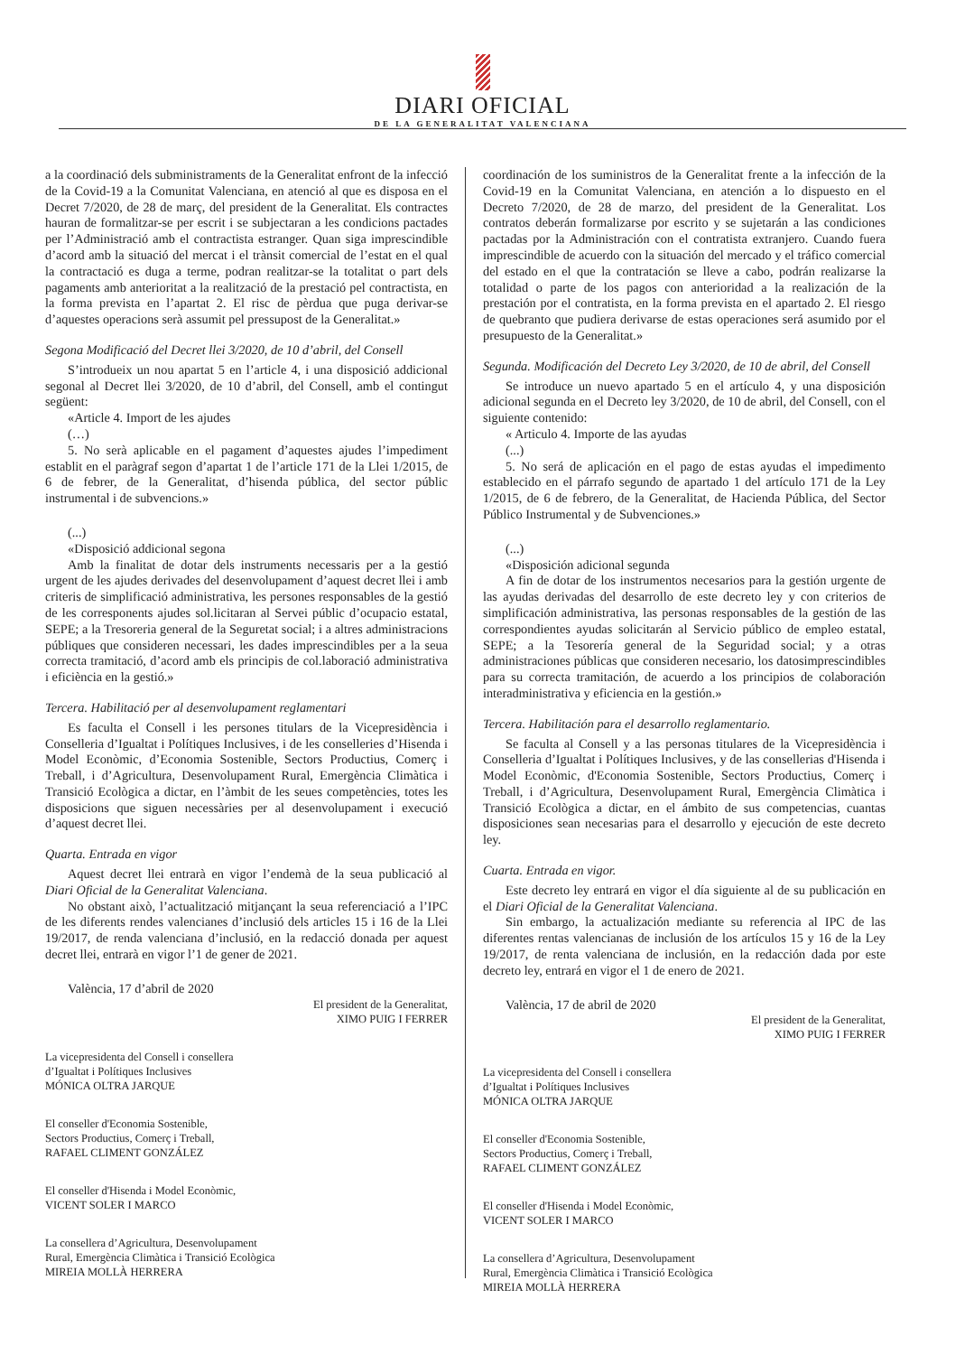DIARI OFICIAL
DE LA GENERALITAT VALENCIANA
a la coordinació dels subministraments de la Generalitat enfront de la infecció de la Covid-19 a la Comunitat Valenciana, en atenció al que es disposa en el Decret 7/2020, de 28 de març, del president de la Generalitat. Els contractes hauran de formalitzar-se per escrit i se subjectaran a les condicions pactades per l’Administració amb el contractista estranger. Quan siga imprescindible d’acord amb la situació del mercat i el trànsit comercial de l’estat en el qual la contractació es duga a terme, podran realitzar-se la totalitat o part dels pagaments amb anterioritat a la realització de la prestació pel contractista, en la forma prevista en l’apartat 2. El risc de pèrdua que puga derivar-se d’aquestes operacions serà assumit pel pressupost de la Generalitat.»
Segona Modificació del Decret llei 3/2020, de 10 d’abril, del Consell
S’introdueix un nou apartat 5 en l’article 4, i una disposició addicional segonal al Decret llei 3/2020, de 10 d’abril, del Consell, amb el contingut següent:
«Article 4. Import de les ajudes
(…)
5. No serà aplicable en el pagament d’aquestes ajudes l’impediment establit en el paràgraf segon d’apartat 1 de l’article 171 de la Llei 1/2015, de 6 de febrer, de la Generalitat, d’hisenda pública, del sector públic instrumental i de subvencions.»
(...)
«Disposició addicional segona
Amb la finalitat de dotar dels instruments necessaris per a la gestió urgent de les ajudes derivades del desenvolupament d’aquest decret llei i amb criteris de simplificació administrativa, les persones responsables de la gestió de les corresponents ajudes sol.licitaran al Servei públic d’ocupacio estatal, SEPE; a la Tresoreria general de la Seguretat social; i a altres administracions públiques que consideren necessari, les dades imprescindibles per a la seua correcta tramitació, d’acord amb els principis de col.laboració administrativa i eficiència en la gestió.»
Tercera. Habilitació per al desenvolupament reglamentari
Es faculta el Consell i les persones titulars de la Vicepresidència i Conselleria d’Igualtat i Polítiques Inclusives, i de les conselleries d’Hisenda i Model Econòmic, d’Economia Sostenible, Sectors Productius, Comerç i Treball, i d’Agricultura, Desenvolupament Rural, Emergència Climàtica i Transició Ecològica a dictar, en l’àmbit de les seues competències, totes les disposicions que siguen necessàries per al desenvolupament i execució d’aquest decret llei.
Quarta. Entrada en vigor
Aquest decret llei entrarà en vigor l’endemà de la seua publicació al Diari Oficial de la Generalitat Valenciana.
No obstant això, l’actualització mitjançant la seua referenciació a l’IPC de les diferents rendes valencianes d’inclusió dels articles 15 i 16 de la Llei 19/2017, de renda valenciana d’inclusió, en la redacció donada per aquest decret llei, entrarà en vigor l’1 de gener de 2021.
València, 17 d’abril de 2020
El president de la Generalitat,
XIMO PUIG I FERRER
La vicepresidenta del Consell i consellera
d’Igualtat i Polítiques Inclusives
MÓNICA OLTRA JARQUE
El conseller d'Economia Sostenible,
Sectors Productius, Comerç i Treball,
RAFAEL CLIMENT GONZÁLEZ
El conseller d'Hisenda i Model Econòmic,
VICENT SOLER I MARCO
La consellera d’Agricultura, Desenvolupament
Rural, Emergència Climàtica i Transició Ecològica
MIREIA MOLLÀ HERRERA
coordinación de los suministros de la Generalitat frente a la infección de la Covid-19 en la Comunitat Valenciana, en atención a lo dispuesto en el Decreto 7/2020, de 28 de marzo, del president de la Generalitat. Los contratos deberán formalizarse por escrito y se sujetarán a las condiciones pactadas por la Administración con el contratista extranjero. Cuando fuera imprescindible de acuerdo con la situación del mercado y el tráfico comercial del estado en el que la contratación se lleve a cabo, podrán realizarse la totalidad o parte de los pagos con anterioridad a la realización de la prestación por el contratista, en la forma prevista en el apartado 2. El riesgo de quebranto que pudiera derivarse de estas operaciones será asumido por el presupuesto de la Generalitat.»
Segunda. Modificación del Decreto Ley 3/2020, de 10 de abril, del Consell
Se introduce un nuevo apartado 5 en el artículo 4, y una disposición adicional segunda en el Decreto ley 3/2020, de 10 de abril, del Consell, con el siguiente contenido:
« Articulo 4. Importe de las ayudas
(...)
5. No será de aplicación en el pago de estas ayudas el impedimento establecido en el párrafo segundo de apartado 1 del artículo 171 de la Ley 1/2015, de 6 de febrero, de la Generalitat, de Hacienda Pública, del Sector Público Instrumental y de Subvenciones.»
(...)
«Disposición adicional segunda
A fin de dotar de los instrumentos necesarios para la gestión urgente de las ayudas derivadas del desarrollo de este decreto ley y con criterios de simplificación administrativa, las personas responsables de la gestión de las correspondientes ayudas solicitarán al Servicio público de empleo estatal, SEPE; a la Tesorería general de la Seguridad social; y a otras administraciones públicas que consideren necesario, los datosimprescindibles para su correcta tramitación, de acuerdo a los principios de colaboración interadministrativa y eficiencia en la gestión.»
Tercera. Habilitación para el desarrollo reglamentario.
Se faculta al Consell y a las personas titulares de la Vicepresidència i Conselleria d’Igualtat i Polítiques Inclusives, y de las consellerias d'Hisenda i Model Econòmic, d'Economia Sostenible, Sectors Productius, Comerç i Treball, i d’Agricultura, Desenvolupament Rural, Emergència Climàtica i Transició Ecològica a dictar, en el ámbito de sus competencias, cuantas disposiciones sean necesarias para el desarrollo y ejecución de este decreto ley.
Cuarta. Entrada en vigor.
Este decreto ley entrará en vigor el día siguiente al de su publicación en el Diari Oficial de la Generalitat Valenciana.
Sin embargo, la actualización mediante su referencia al IPC de las diferentes rentas valencianas de inclusión de los artículos 15 y 16 de la Ley 19/2017, de renta valenciana de inclusión, en la redacción dada por este decreto ley, entrará en vigor el 1 de enero de 2021.
València, 17 de abril de 2020
El president de la Generalitat,
XIMO PUIG I FERRER
La vicepresidenta del Consell i consellera
d’Igualtat i Polítiques Inclusives
MÓNICA OLTRA JARQUE
El conseller d'Economia Sostenible,
Sectors Productius, Comerç i Treball,
RAFAEL CLIMENT GONZÁLEZ
El conseller d'Hisenda i Model Econòmic,
VICENT SOLER I MARCO
La consellera d’Agricultura, Desenvolupament
Rural, Emergència Climàtica i Transició Ecològica
MIREIA MOLLÀ HERRERA